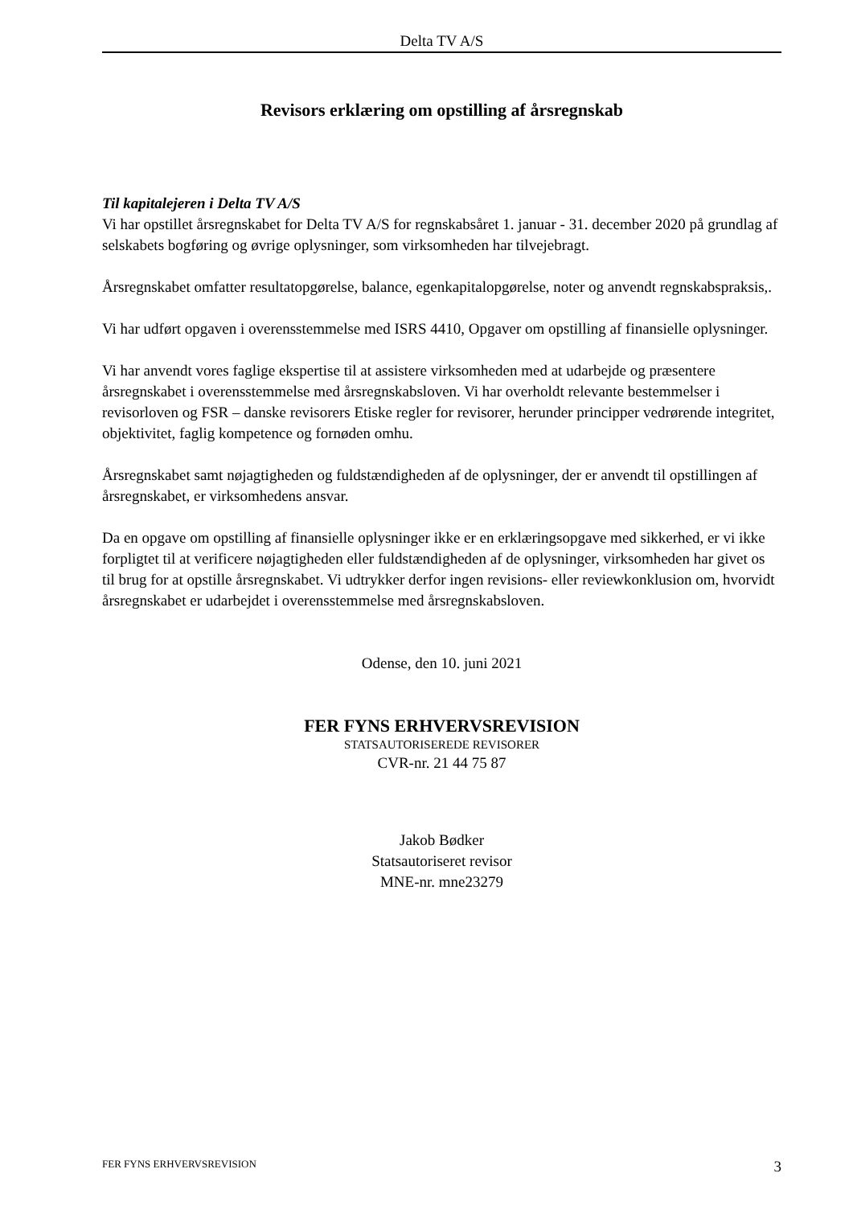Delta TV A/S
Revisors erklæring om opstilling af årsregnskab
Til kapitalejeren i Delta TV A/S
Vi har opstillet årsregnskabet for Delta TV A/S for regnskabsåret 1. januar - 31. december 2020 på grundlag af selskabets bogføring og øvrige oplysninger, som virksomheden har tilvejebragt.
Årsregnskabet omfatter resultatopgørelse, balance, egenkapitalopgørelse, noter og anvendt regnskabspraksis,.
Vi har udført opgaven i overensstemmelse med ISRS 4410, Opgaver om opstilling af finansielle oplysninger.
Vi har anvendt vores faglige ekspertise til at assistere virksomheden med at udarbejde og præsentere årsregnskabet i overensstemmelse med årsregnskabsloven. Vi har overholdt relevante bestemmelser i revisorloven og FSR – danske revisorers Etiske regler for revisorer, herunder principper vedrørende integritet, objektivitet, faglig kompetence og fornøden omhu.
Årsregnskabet samt nøjagtigheden og fuldstændigheden af de oplysninger, der er anvendt til opstillingen af årsregnskabet, er virksomhedens ansvar.
Da en opgave om opstilling af finansielle oplysninger ikke er en erklæringsopgave med sikkerhed, er vi ikke forpligtet til at verificere nøjagtigheden eller fuldstændigheden af de oplysninger, virksomheden har givet os til brug for at opstille årsregnskabet. Vi udtrykker derfor ingen revisions- eller reviewkonklusion om, hvorvidt årsregnskabet er udarbejdet i overensstemmelse med årsregnskabsloven.
Odense, den 10. juni 2021
FER FYNS ERHVERVSREVISION
STATSAUTORISEREDE REVISORER
CVR-nr. 21 44 75 87
Jakob Bødker
Statsautoriseret revisor
MNE-nr. mne23279
FER FYNS ERHVERVSREVISION 3